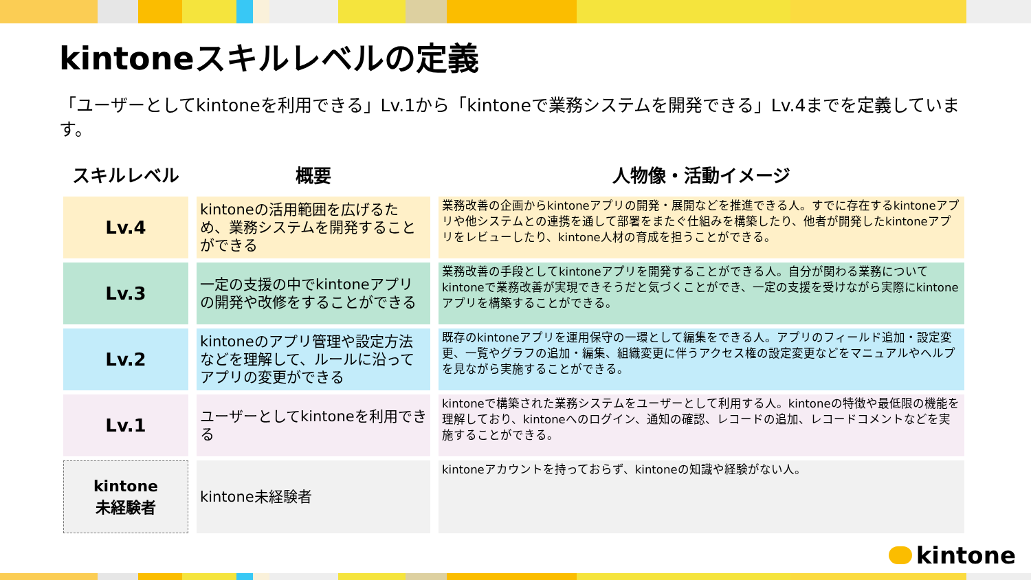kintoneスキルレベルの定義
「ユーザーとしてkintoneを利用できる」Lv.1から「kintoneで業務システムを開発できる」Lv.4までを定義しています。
| スキルレベル | 概要 | 人物像・活動イメージ |
| --- | --- | --- |
| Lv.4 | kintoneの活用範囲を広げるため、業務システムを開発することができる | 業務改善の企画からkintoneアプリの開発・展開などを推進できる人。すでに存在するkintoneアプリや他システムとの連携を通して部署をまたぐ仕組みを構築したり、他者が開発したkintoneアプリをレビューしたり、kintone人材の育成を担うことができる。 |
| Lv.3 | 一定の支援の中でkintoneアプリの開発や改修をすることができる | 業務改善の手段としてkintoneアプリを開発することができる人。自分が関わる業務についてkintoneで業務改善が実現できそうだと気づくことができ、一定の支援を受けながら実際にkintoneアプリを構築することができる。 |
| Lv.2 | kintoneのアプリ管理や設定方法などを理解して、ルールに沿ってアプリの変更ができる | 既存のkintoneアプリを運用保守の一環として編集をできる人。アプリのフィールド追加・設定変更、一覧やグラフの追加・編集、組織変更に伴うアクセス権の設定変更などをマニュアルやヘルプを見ながら実施することができる。 |
| Lv.1 | ユーザーとしてkintoneを利用できる | kintoneで構築された業務システムをユーザーとして利用する人。kintoneの特徴や最低限の機能を理解しており、kintoneへのログイン、通知の確認、レコードの追加、レコードコメントなどを実施することができる。 |
| kintone 未経験者 | kintone未経験者 | kintoneアカウントを持っておらず、kintoneの知識や経験がない人。 |
kintone